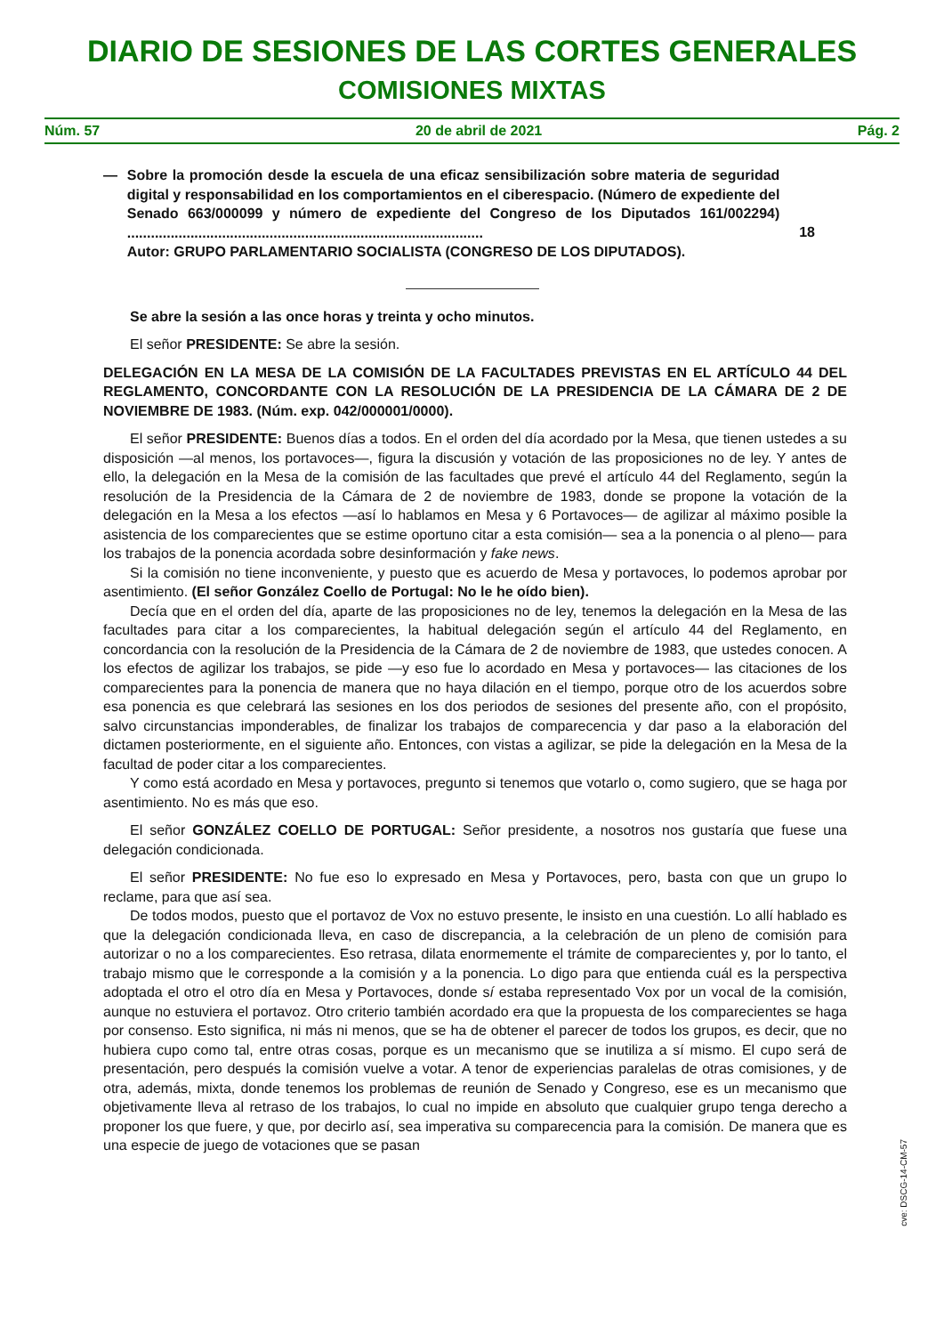DIARIO DE SESIONES DE LAS CORTES GENERALES
COMISIONES MIXTAS
Núm. 57 20 de abril de 2021 Pág. 2
— Sobre la promoción desde la escuela de una eficaz sensibilización sobre materia de seguridad digital y responsabilidad en los comportamientos en el ciberespacio. (Número de expediente del Senado 663/000099 y número de expediente del Congreso de los Diputados 161/002294) ..........................................................................................
Autor: GRUPO PARLAMENTARIO SOCIALISTA (CONGRESO DE LOS DIPUTADOS).
18
Se abre la sesión a las once horas y treinta y ocho minutos.
El señor PRESIDENTE: Se abre la sesión.
DELEGACIÓN EN LA MESA DE LA COMISIÓN DE LA FACULTADES PREVISTAS EN EL ARTÍCULO 44 DEL REGLAMENTO, CONCORDANTE CON LA RESOLUCIÓN DE LA PRESIDENCIA DE LA CÁMARA DE 2 DE NOVIEMBRE DE 1983. (Núm. exp. 042/000001/0000).
El señor PRESIDENTE: Buenos días a todos. En el orden del día acordado por la Mesa, que tienen ustedes a su disposición —al menos, los portavoces—, figura la discusión y votación de las proposiciones no de ley. Y antes de ello, la delegación en la Mesa de la comisión de las facultades que prevé el artículo 44 del Reglamento, según la resolución de la Presidencia de la Cámara de 2 de noviembre de 1983, donde se propone la votación de la delegación en la Mesa a los efectos —así lo hablamos en Mesa y 6 Portavoces— de agilizar al máximo posible la asistencia de los comparecientes que se estime oportuno citar a esta comisión— sea a la ponencia o al pleno— para los trabajos de la ponencia acordada sobre desinformación y fake news.
Si la comisión no tiene inconveniente, y puesto que es acuerdo de Mesa y portavoces, lo podemos aprobar por asentimiento. (El señor González Coello de Portugal: No le he oído bien).
Decía que en el orden del día, aparte de las proposiciones no de ley, tenemos la delegación en la Mesa de las facultades para citar a los comparecientes, la habitual delegación según el artículo 44 del Reglamento, en concordancia con la resolución de la Presidencia de la Cámara de 2 de noviembre de 1983, que ustedes conocen. A los efectos de agilizar los trabajos, se pide —y eso fue lo acordado en Mesa y portavoces— las citaciones de los comparecientes para la ponencia de manera que no haya dilación en el tiempo, porque otro de los acuerdos sobre esa ponencia es que celebrará las sesiones en los dos periodos de sesiones del presente año, con el propósito, salvo circunstancias imponderables, de finalizar los trabajos de comparecencia y dar paso a la elaboración del dictamen posteriormente, en el siguiente año. Entonces, con vistas a agilizar, se pide la delegación en la Mesa de la facultad de poder citar a los comparecientes.
Y como está acordado en Mesa y portavoces, pregunto si tenemos que votarlo o, como sugiero, que se haga por asentimiento. No es más que eso.
El señor GONZÁLEZ COELLO DE PORTUGAL: Señor presidente, a nosotros nos gustaría que fuese una delegación condicionada.
El señor PRESIDENTE: No fue eso lo expresado en Mesa y Portavoces, pero, basta con que un grupo lo reclame, para que así sea.
De todos modos, puesto que el portavoz de Vox no estuvo presente, le insisto en una cuestión. Lo allí hablado es que la delegación condicionada lleva, en caso de discrepancia, a la celebración de un pleno de comisión para autorizar o no a los comparecientes. Eso retrasa, dilata enormemente el trámite de comparecientes y, por lo tanto, el trabajo mismo que le corresponde a la comisión y a la ponencia. Lo digo para que entienda cuál es la perspectiva adoptada el otro el otro día en Mesa y Portavoces, donde sí estaba representado Vox por un vocal de la comisión, aunque no estuviera el portavoz. Otro criterio también acordado era que la propuesta de los comparecientes se haga por consenso. Esto significa, ni más ni menos, que se ha de obtener el parecer de todos los grupos, es decir, que no hubiera cupo como tal, entre otras cosas, porque es un mecanismo que se inutiliza a sí mismo. El cupo será de presentación, pero después la comisión vuelve a votar. A tenor de experiencias paralelas de otras comisiones, y de otra, además, mixta, donde tenemos los problemas de reunión de Senado y Congreso, ese es un mecanismo que objetivamente lleva al retraso de los trabajos, lo cual no impide en absoluto que cualquier grupo tenga derecho a proponer los que fuere, y que, por decirlo así, sea imperativa su comparecencia para la comisión. De manera que es una especie de juego de votaciones que se pasan
cve: DSCG-14-CM-57